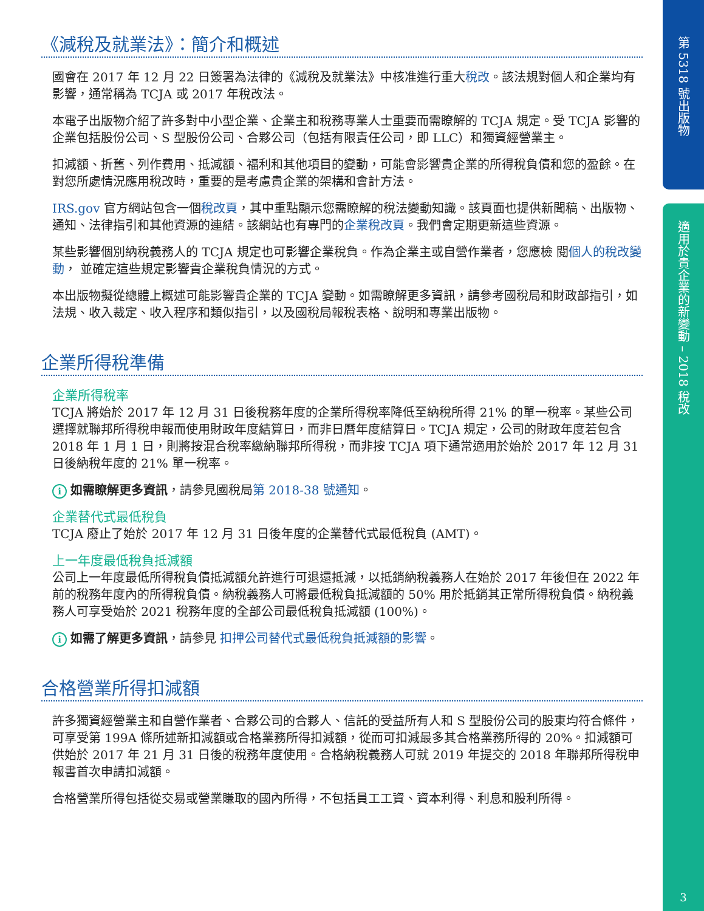第 5318 號出版物
適用於貴企業的新變動 – 2018 稅改
3
《減稅及就業法》：簡介和概述
國會在 2017 年 12 月 22 日簽署為法律的《減稅及就業法》中核准進行重大稅改。該法規對個人和企業均有影響，通常稱為 TCJA 或 2017 年稅改法。
本電子出版物介紹了許多對中小型企業、企業主和稅務專業人士重要而需瞭解的 TCJA 規定。受 TCJA 影響的企業包括股份公司、S 型股份公司、合夥公司（包括有限責任公司，即 LLC）和獨資經營業主。
扣減額、折舊、列作費用、抵減額、福利和其他項目的變動，可能會影響貴企業的所得稅負債和您的盈餘。在對您所處情況應用稅改時，重要的是考慮貴企業的架構和會計方法。
IRS.gov 官方網站包含一個稅改頁，其中重點顯示您需瞭解的稅法變動知識。該頁面也提供新聞稿、出版物、通知、法律指引和其他資源的連結。該網站也有專門的企業稅改頁。我們會定期更新這些資源。
某些影響個別納稅義務人的 TCJA 規定也可影響企業稅負。作為企業主或自營作業者，您應檢 閱個人的稅改變動， 並確定這些規定影響貴企業稅負情況的方式。
本出版物擬從總體上概述可能影響貴企業的 TCJA 變動。如需瞭解更多資訊，請參考國稅局和財政部指引，如法規、收入裁定、收入程序和類似指引，以及國稅局報稅表格、說明和專業出版物。
企業所得稅準備
企業所得稅率
TCJA 將始於 2017 年 12 月 31 日後稅務年度的企業所得稅率降低至納稅所得 21% 的單一稅率。某些公司選擇就聯邦所得稅申報而使用財政年度結算日，而非日曆年度結算日。TCJA 規定，公司的財政年度若包含 2018 年 1 月 1 日，則將按混合稅率繳納聯邦所得稅，而非按 TCJA 項下通常適用於始於 2017 年 12 月 31 日後納稅年度的 21% 單一稅率。
i如需瞭解更多資訊，請參見國稅局第 2018-38 號通知。
企業替代式最低稅負
TCJA 廢止了始於 2017 年 12 月 31 日後年度的企業替代式最低稅負 (AMT)。
上一年度最低稅負抵減額
公司上一年度最低所得稅負債抵減額允許進行可退還抵減，以抵銷納稅義務人在始於 2017 年後但在 2022 年前的稅務年度內的所得稅負債。納稅義務人可將最低稅負抵減額的 50% 用於抵銷其正常所得稅負債。納稅義務人可享受始於 2021 稅務年度的全部公司最低稅負抵減額 (100%)。
i如需了解更多資訊，請參見 扣押公司替代式最低稅負抵減額的影響。
合格營業所得扣減額
許多獨資經營業主和自營作業者、合夥公司的合夥人、信託的受益所有人和 S 型股份公司的股東均符合條件，可享受第 199A 條所述新扣減額或合格業務所得扣減額，從而可扣減最多其合格業務所得的 20%。扣減額可供始於 2017 年 21 月 31 日後的稅務年度使用。合格納稅義務人可就 2019 年提交的 2018 年聯邦所得稅申報書首次申請扣減額。
合格營業所得包括從交易或營業賺取的國內所得，不包括員工工資、資本利得、利息和股利所得。